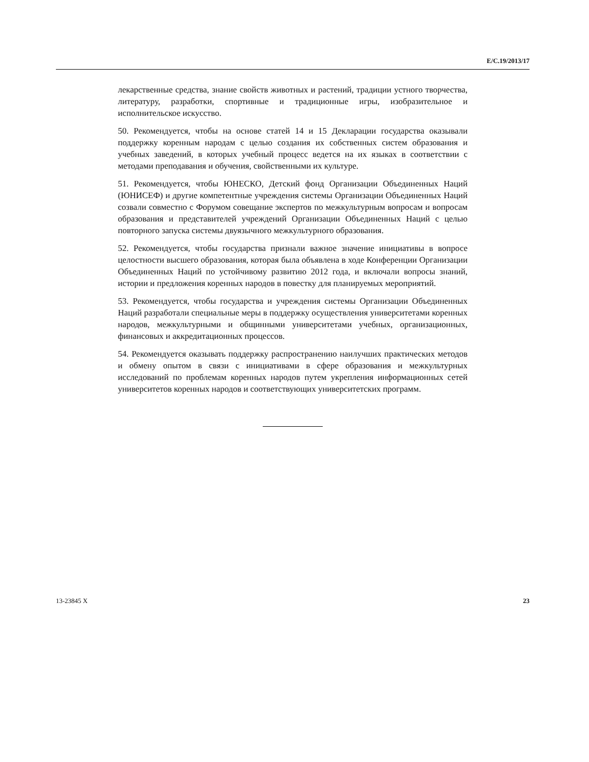E/C.19/2013/17
лекарственные средства, знание свойств животных и растений, традиции устного творчества, литературу, разработки, спортивные и традиционные игры, изобразительное и исполнительское искусство.
50. Рекомендуется, чтобы на основе статей 14 и 15 Декларации государства оказывали поддержку коренным народам с целью создания их собственных систем образования и учебных заведений, в которых учебный процесс ведется на их языках в соответствии с методами преподавания и обучения, свойственными их культуре.
51. Рекомендуется, чтобы ЮНЕСКО, Детский фонд Организации Объединенных Наций (ЮНИСЕФ) и другие компетентные учреждения системы Организации Объединенных Наций созвали совместно с Форумом совещание экспертов по межкультурным вопросам и вопросам образования и представителей учреждений Организации Объединенных Наций с целью повторного запуска системы двуязычного межкультурного образования.
52. Рекомендуется, чтобы государства признали важное значение инициативы в вопросе целостности высшего образования, которая была объявлена в ходе Конференции Организации Объединенных Наций по устойчивому развитию 2012 года, и включали вопросы знаний, истории и предложения коренных народов в повестку для планируемых мероприятий.
53. Рекомендуется, чтобы государства и учреждения системы Организации Объединенных Наций разработали специальные меры в поддержку осуществления университетами коренных народов, межкультурными и общинными университетами учебных, организационных, финансовых и аккредитационных процессов.
54. Рекомендуется оказывать поддержку распространению наилучших практических методов и обмену опытом в связи с инициативами в сфере образования и межкультурных исследований по проблемам коренных народов путем укрепления информационных сетей университетов коренных народов и соответствующих университетских программ.
13-23845 X 23